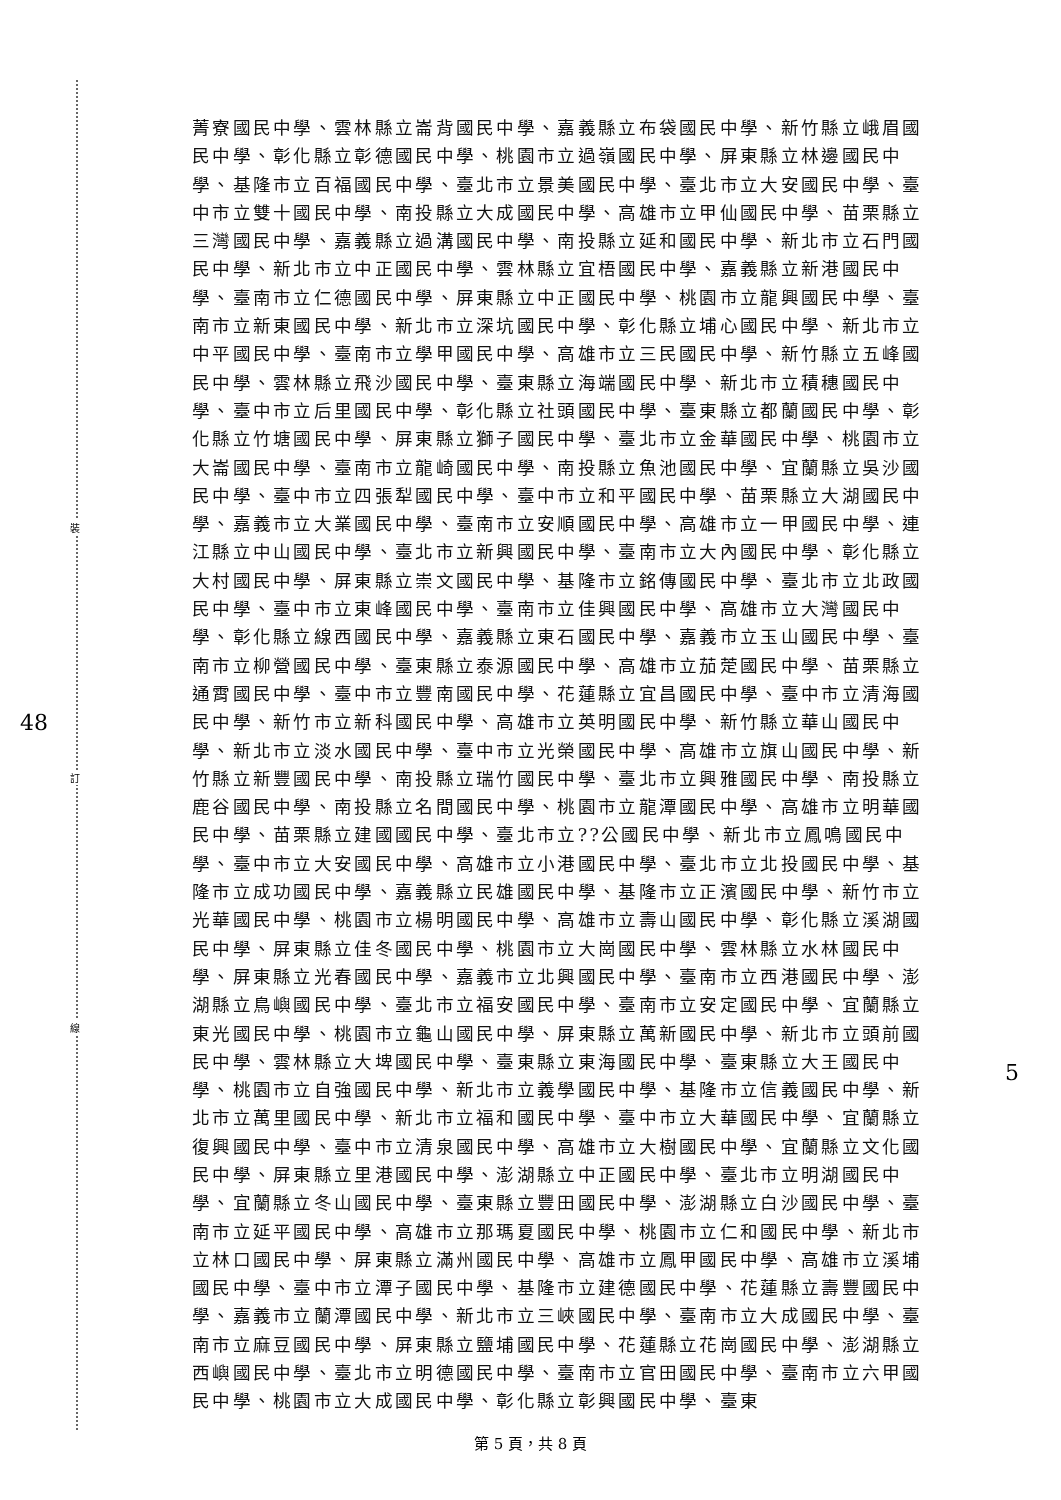裝
訂
線
48
5
菁寮國民中學、雲林縣立崙背國民中學、嘉義縣立布袋國民中學、新竹縣立峨眉國民中學、彰化縣立彰德國民中學、桃園市立過嶺國民中學、屏東縣立林邊國民中學、基隆市立百福國民中學、臺北市立景美國民中學、臺北市立大安國民中學、臺中市立雙十國民中學、南投縣立大成國民中學、高雄市立甲仙國民中學、苗栗縣立三灣國民中學、嘉義縣立過溝國民中學、南投縣立延和國民中學、新北市立石門國民中學、新北市立中正國民中學、雲林縣立宜梧國民中學、嘉義縣立新港國民中學、臺南市立仁德國民中學、屏東縣立中正國民中學、桃園市立龍興國民中學、臺南市立新東國民中學、新北市立深坑國民中學、彰化縣立埔心國民中學、新北市立中平國民中學、臺南市立學甲國民中學、高雄市立三民國民中學、新竹縣立五峰國民中學、雲林縣立飛沙國民中學、臺東縣立海端國民中學、新北市立積穗國民中學、臺中市立后里國民中學、彰化縣立社頭國民中學、臺東縣立都蘭國民中學、彰化縣立竹塘國民中學、屏東縣立獅子國民中學、臺北市立金華國民中學、桃園市立大崙國民中學、臺南市立龍崎國民中學、南投縣立魚池國民中學、宜蘭縣立吳沙國民中學、臺中市立四張犁國民中學、臺中市立和平國民中學、苗栗縣立大湖國民中學、嘉義市立大業國民中學、臺南市立安順國民中學、高雄市立一甲國民中學、連江縣立中山國民中學、臺北市立新興國民中學、臺南市立大內國民中學、彰化縣立大村國民中學、屏東縣立崇文國民中學、基隆市立銘傳國民中學、臺北市立北政國民中學、臺中市立東峰國民中學、臺南市立佳興國民中學、高雄市立大灣國民中學、彰化縣立線西國民中學、嘉義縣立東石國民中學、嘉義市立玉山國民中學、臺南市立柳營國民中學、臺東縣立泰源國民中學、高雄市立茄萣國民中學、苗栗縣立通霄國民中學、臺中市立豐南國民中學、花蓮縣立宜昌國民中學、臺中市立清海國民中學、新竹市立新科國民中學、高雄市立英明國民中學、新竹縣立華山國民中學、新北市立淡水國民中學、臺中市立光榮國民中學、高雄市立旗山國民中學、新竹縣立新豐國民中學、南投縣立瑞竹國民中學、臺北市立興雅國民中學、南投縣立鹿谷國民中學、南投縣立名間國民中學、桃園市立龍潭國民中學、高雄市立明華國民中學、苗栗縣立建國國民中學、臺北市立??公國民中學、新北市立鳳鳴國民中學、臺中市立大安國民中學、高雄市立小港國民中學、臺北市立北投國民中學、基隆市立成功國民中學、嘉義縣立民雄國民中學、基隆市立正濱國民中學、新竹市立光華國民中學、桃園市立楊明國民中學、高雄市立壽山國民中學、彰化縣立溪湖國民中學、屏東縣立佳冬國民中學、桃園市立大崗國民中學、雲林縣立水林國民中學、屏東縣立光春國民中學、嘉義市立北興國民中學、臺南市立西港國民中學、澎湖縣立鳥嶼國民中學、臺北市立福安國民中學、臺南市立安定國民中學、宜蘭縣立東光國民中學、桃園市立龜山國民中學、屏東縣立萬新國民中學、新北市立頭前國民中學、雲林縣立大埤國民中學、臺東縣立東海國民中學、臺東縣立大王國民中學、桃園市立自強國民中學、新北市立義學國民中學、基隆市立信義國民中學、新北市立萬里國民中學、新北市立福和國民中學、臺中市立大華國民中學、宜蘭縣立復興國民中學、臺中市立清泉國民中學、高雄市立大樹國民中學、宜蘭縣立文化國民中學、屏東縣立里港國民中學、澎湖縣立中正國民中學、臺北市立明湖國民中學、宜蘭縣立冬山國民中學、臺東縣立豐田國民中學、澎湖縣立白沙國民中學、臺南市立延平國民中學、高雄市立那瑪夏國民中學、桃園市立仁和國民中學、新北市立林口國民中學、屏東縣立滿州國民中學、高雄市立鳳甲國民中學、高雄市立溪埔國民中學、臺中市立潭子國民中學、基隆市立建德國民中學、花蓮縣立壽豐國民中學、嘉義市立蘭潭國民中學、新北市立三峽國民中學、臺南市立大成國民中學、臺南市立麻豆國民中學、屏東縣立鹽埔國民中學、花蓮縣立花崗國民中學、澎湖縣立西嶼國民中學、臺北市立明德國民中學、臺南市立官田國民中學、臺南市立六甲國民中學、桃園市立大成國民中學、彰化縣立彰興國民中學、臺東
第 5 頁，共 8 頁